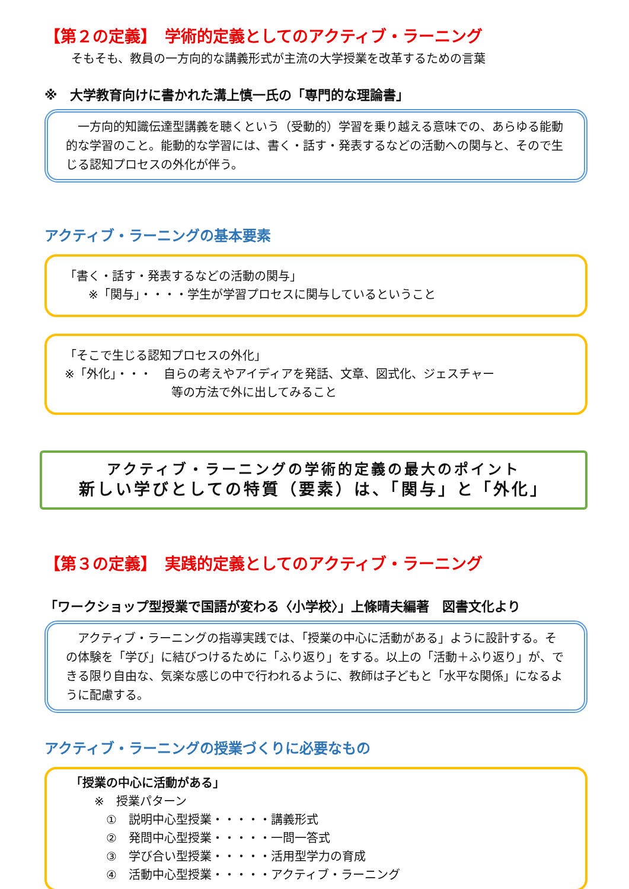【第２の定義】　学術的定義としてのアクティブ・ラーニング
そもそも、教員の一方向的な講義形式が主流の大学授業を改革するための言葉
※　大学教育向けに書かれた溝上慎一氏の「専門的な理論書」
　一方向的知識伝達型講義を聴くという（受動的）学習を乗り越える意味での、あらゆる能動的な学習のこと。能動的な学習には、書く・話す・発表するなどの活動への関与と、そので生じる認知プロセスの外化が伴う。
アクティブ・ラーニングの基本要素
「書く・話す・発表するなどの活動の関与」
　　※「関与」・・・・学生が学習プロセスに関与しているということ
「そこで生じる認知プロセスの外化」
※「外化」・・・　自らの考えやアイディアを発話、文章、図式化、ジェスチャー
等の方法で外に出してみること
アクティブ・ラーニングの学術的定義の最大のポイント
新しい学びとしての特質（要素）は、「関与」と「外化」
【第３の定義】　実践的定義としてのアクティブ・ラーニング
「ワークショップ型授業で国語が変わる〈小学校〉」上條晴夫編著　図書文化より
　アクティブ・ラーニングの指導実践では、「授業の中心に活動がある」ように設計する。その体験を「学び」に結びつけるために「ふり返り」をする。以上の「活動＋ふり返り」が、できる限り自由な、気楽な感じの中で行われるように、教師は子どもと「水平な関係」になるように配慮する。
アクティブ・ラーニングの授業づくりに必要なもの
「授業の中心に活動がある」
　　※　授業パターン
　　　①　説明中心型授業・・・・・講義形式
　　　②　発問中心型授業・・・・・一問一答式
　　　③　学び合い型授業・・・・・活用型学力の育成
　　　④　活動中心型授業・・・・・アクティブ・ラーニング